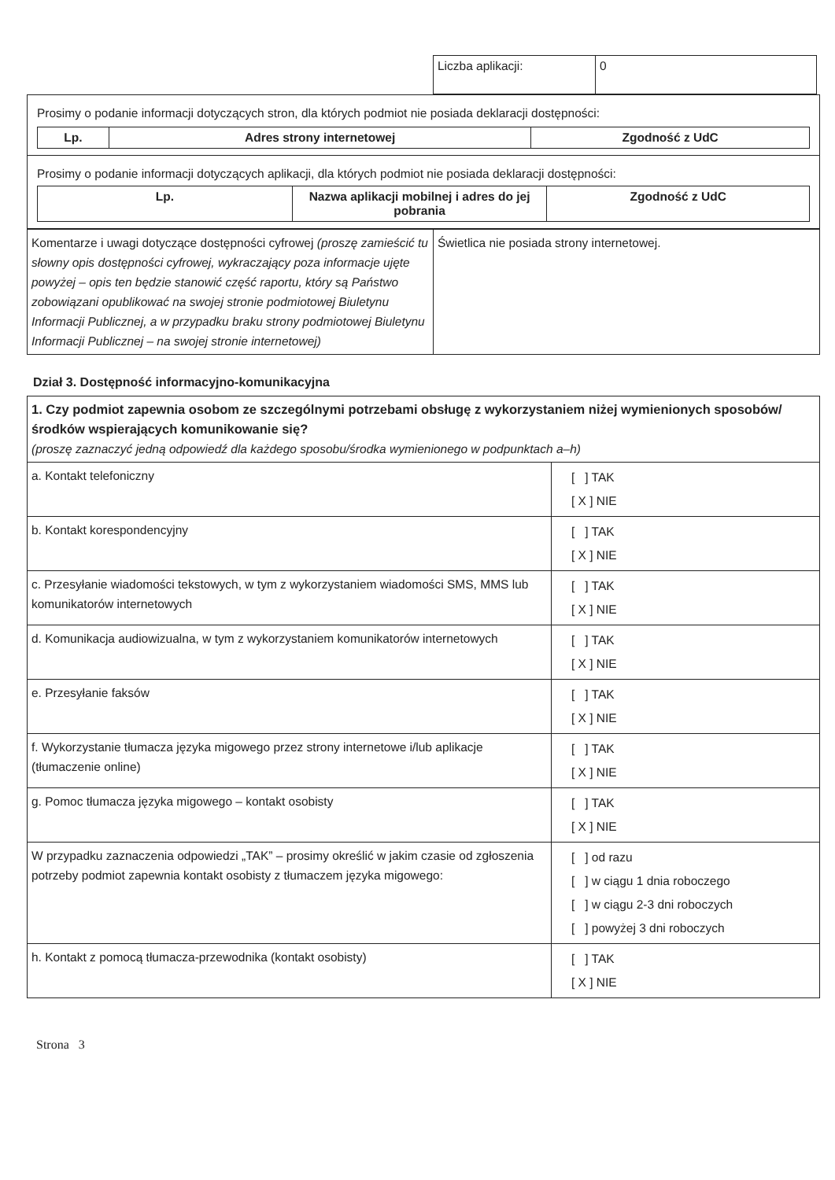| Liczba aplikacji: | 0 |
| Prosimy o podanie informacji dotyczących stron, dla których podmiot nie posiada deklaracji dostępności: / Lp. / Adres strony internetowej / Zgodność z UdC / / --- / --- / --- / |
| Prosimy o podanie informacji dotyczących aplikacji, dla których podmiot nie posiada deklaracji dostępności: / Lp. / Nazwa aplikacji mobilnej i adres do jej pobrania / Zgodność z UdC / / --- / --- / --- / |
| Komentarze i uwagi dotyczące dostępności cyfrowej (proszę zamieścić tu słowny opis dostępności cyfrowej, wykraczający poza informacje ujęte powyżej – opis ten będzie stanowić część raportu, który są Państwo zobowiązani opublikować na swojej stronie podmiotowej Biuletynu Informacji Publicznej, a w przypadku braku strony podmiotowej Biuletynu Informacji Publicznej – na swojej stronie internetowej) | Świetlica nie posiada strony internetowej. |
Dział 3. Dostępność informacyjno-komunikacyjna
| 1. Czy podmiot zapewnia osobom ze szczególnymi potrzebami obsługę z wykorzystaniem niżej wymienionych sposobów/środków wspierających komunikowanie się? (proszę zaznaczyć jedną odpowiedź dla każdego sposobu/środka wymienionego w podpunktach a–h) | |
| a. Kontakt telefoniczny | [ ] TAK [ X ] NIE |
| b. Kontakt korespondencyjny | [ ] TAK [ X ] NIE |
| c. Przesyłanie wiadomości tekstowych, w tym z wykorzystaniem wiadomości SMS, MMS lub komunikatorów internetowych | [ ] TAK [ X ] NIE |
| d. Komunikacja audiowizualna, w tym z wykorzystaniem komunikatorów internetowych | [ ] TAK [ X ] NIE |
| e. Przesyłanie faksów | [ ] TAK [ X ] NIE |
| f. Wykorzystanie tłumacza języka migowego przez strony internetowe i/lub aplikacje (tłumaczenie online) | [ ] TAK [ X ] NIE |
| g. Pomoc tłumacza języka migowego – kontakt osobisty | [ ] TAK [ X ] NIE |
| W przypadku zaznaczenia odpowiedzi „TAK” – prosimy określić w jakim czasie od zgłoszenia potrzeby podmiot zapewnia kontakt osobisty z tłumaczem języka migowego: | [ ] od razu [ ] w ciągu 1 dnia roboczego [ ] w ciągu 2-3 dni roboczych [ ] powyżej 3 dni roboczych |
| h. Kontakt z pomocą tłumacza-przewodnika (kontakt osobisty) | [ ] TAK [ X ] NIE |
Strona 3